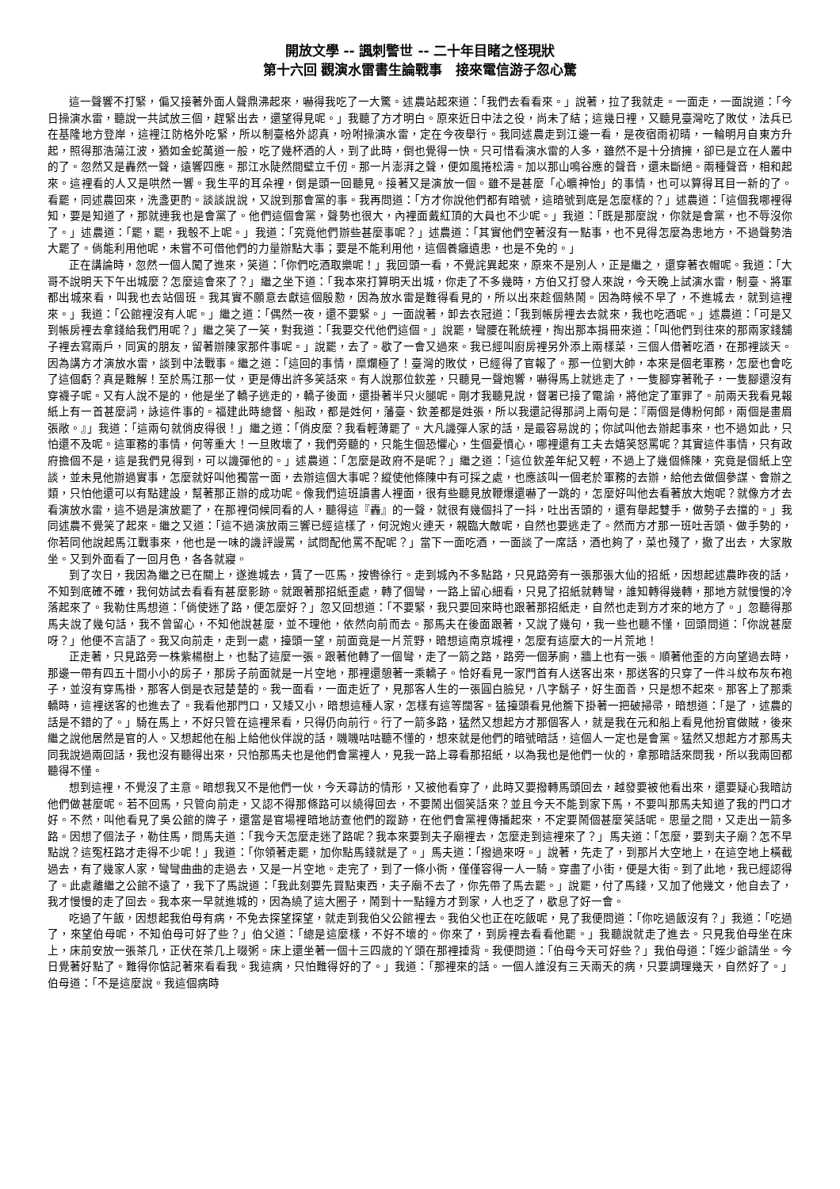開放文學 -- 諷刺警世 -- 二十年目睹之怪現狀
第十六回 觀演水雷書生論戰事　接來電信游子忽心驚
這一聲響不打緊，偏又接著外面人聲鼎沸起來，嚇得我吃了一大驚。述農站起來道：「我們去看看來。」說著，拉了我就走。一面走，一面說道：「今日操演水雷，聽說一共試放三個，趕緊出去，還望得見呢。」我聽了方才明白。原來近日中法之役，尚未了結；這幾日裡，又聽見臺灣吃了敗仗，法兵已在基隆地方登岸，這裡江防格外吃緊，所以制臺格外認真，吩咐操演水雷，定在今夜舉行。我同述農走到江邊一看，是夜宿雨初晴，一輪明月自東方升起，照得那浩蕩江波，猶如金蛇萬道一般，吃了幾杯酒的人，到了此時，倒也覺得一快。只可惜看演水雷的人多，雖然不是十分擠擁，卻已是立在人叢中的了。忽然又是轟然一聲，遠響四應。那江水陡然間壁立千仞。那一片澎湃之聲，便如風捲松濤。加以那山鳴谷應的聲音，還未斷絕。兩種聲音，相和起來。這裡看的人又是哄然一響。我生平的耳朵裡，倒是頭一回聽見。接著又是演放一個。雖不是甚麼「心曠神怡」的事情，也可以算得耳目一新的了。　　看罷，同述農回來，洗盞更酌。談談說說，又說到那會黨的事。我再問道：「方才你說他們都有暗號，這暗號到底是怎麼樣的？」述農道：「這個我哪裡得知，要是知道了，那就連我也是會黨了。他們這個會黨，聲勢也很大，內裡面戴紅頂的大員也不少呢。」我道：「既是那麼說，你就是會黨，也不辱沒你了。」述農道：「罷，罷，我彀不上呢。」我道：「究竟他們辦些甚麼事呢？」述農道：「其實他們空著沒有一點事，也不見得怎麼為患地方，不過聲勢浩大罷了。倘能利用他呢，未嘗不可借他們的力量辦點大事；要是不能利用他，這個養癰遺患，也是不免的。」
正在講論時，忽然一個人闖了進來，笑道：「你們吃酒取樂呢！」我回頭一看，不覺詫異起來，原來不是別人，正是繼之，還穿著衣帽呢。我道：「大哥不說明天下午出城麼？怎麼這會來了？」繼之坐下道：「我本來打算明天出城，你走了不多幾時，方伯又打發人來說，今天晚上試演水雷，制臺、將軍都出城來看，叫我也去站個班。我其實不願意去獻這個殷懃，因為放水雷是難得看見的，所以出來趁個熱鬧。因為時候不早了，不進城去，就到這裡來。」我道：「公館裡沒有人呢。」繼之道：「偶然一夜，還不要緊。」一面說著，卸去衣冠道：「我到帳房裡去去就來，我也吃酒呢。」述農道：「可是又到帳房裡去拿錢給我們用呢？」繼之笑了一笑，對我道：「我要交代他們這個。」說罷，彎腰在靴統裡，掏出那本捐冊來道：「叫他們到往來的那兩家錢舖子裡去寫兩戶，同寅的朋友，留著辦陳家那件事呢。」說罷，去了。歇了一會又過來。我已經叫廚房裡另外添上兩樣菜，三個人借著吃酒，在那裡談天。因為講方才演放水雷，談到中法戰事。繼之道：「這回的事情，糜爛極了！臺灣的敗仗，已經得了官報了。那一位劉大帥，本來是個老軍務，怎麼也會吃了這個虧？真是難解！至於馬江那一仗，更是傳出許多笑話來。有人說那位欽差，只聽見一聲炮響，嚇得馬上就逃走了，一隻腳穿著靴子，一隻腳還沒有穿襪子呢。又有人說不是的，他是坐了轎子逃走的，轎子後面，還掛著半只火腿呢。剛才我聽見說，督署已接了電諭，將他定了軍罪了。前兩天我看見報紙上有一首甚麼詞，詠這件事的。福建此時總督、船政，都是姓何，藩臺、欽差都是姓張，所以我還記得那詞上兩句是：『兩個是傳粉何郎，兩個是畫眉張敞。』」我道：「這兩句就俏皮得很！」繼之道：「俏皮麼？我看輕薄罷了。大凡譏彈人家的話，是最容易說的；你試叫他去辦起事來，也不過如此，只怕還不及呢。這軍務的事情，何等重大！一旦敗壞了，我們旁聽的，只能生個恐懼心，生個憂憤心，哪裡還有工夫去嬉笑怒罵呢？其實這件事情，只有政府擔個不是，這是我們見得到，可以譏彈他的。」述農道：「怎麼是政府不是呢？」繼之道：「這位欽差年紀又輕，不過上了幾個條陳，究竟是個紙上空談，並未見他辦過實事，怎麼就好叫他獨當一面，去辦這個大事呢？縱使他條陳中有可採之處，也應該叫一個老於軍務的去辦，給他去做個參謀、會辦之類，只怕他還可以有點建設，幫著那正辦的成功呢。像我們這班讀書人裡面，很有些聽見放鞭爆還嚇了一跳的，怎麼好叫他去看著放大炮呢？就像方才去看演放水雷，這不過是演放罷了，在那裡伺候同看的人，聽得這『轟』的一聲，就很有幾個抖了一抖，吐出舌頭的，還有舉起雙手，做勢子去擋的。」我同述農不覺笑了起來。繼之又道：「這不過演放兩三響已經這樣了，何況炮火連天，親臨大敵呢，自然也要逃走了。然而方才那一班吐舌頭、做手勢的，你若同他說起馬江戰事來，他也是一味的譏評謾罵，試問配他罵不配呢？」當下一面吃酒，一面談了一席話，酒也夠了，菜也殘了，撤了出去，大家散坐。又到外面看了一回月色，各各就寢。
到了次日，我因為繼之已在關上，遂進城去，賃了一匹馬，按轡徐行。走到城內不多點路，只見路旁有一張那張大仙的招紙，因想起述農昨夜的話，不知到底確不確，我何妨試去看看有甚麼影跡。就跟著那招紙歪處，轉了個彎，一路上留心細看，只見了招紙就轉彎，誰知轉得幾轉，那地方就慢慢的冷落起來了。我勒住馬想道：「倘使迷了路，便怎麼好？」忽又回想道：「不要緊，我只要回來時也跟著那招紙走，自然也走到方才來的地方了。」忽聽得那馬夫說了幾句話，我不曾留心，不知他說甚麼，並不理他，依然向前而去。那馬夫在後面跟著，又說了幾句，我一些也聽不懂，回頭問道：「你說甚麼呀？」他便不言語了。我又向前走，走到一處，擡頭一望，前面竟是一片荒野，暗想這南京城裡，怎麼有這麼大的一片荒地！
正走著，只見路旁一株紫楊樹上，也黏了這麼一張。跟著他轉了一個彎，走了一箭之路，路旁一個茅廁，牆上也有一張。順著他歪的方向望過去時，那邊一帶有四五十間小小的房子，那房子前面就是一片空地，那裡還憩著一乘轎子。恰好看見一家門首有人送客出來，那送客的只穿了一件斗紋布灰布袍子，並沒有穿馬褂，那客人倒是衣冠楚楚的。我一面看，一面走近了，見那客人生的一張圓白臉兒，八字鬍子，好生面善，只是想不起來。那客上了那乘轎時，這裡送客的也進去了。我看他那門口，又矮又小，暗想這種人家，怎樣有這等闊客。猛擡頭看見他簷下掛著一把破掃帚，暗想道：「是了，述農的話是不錯的了。」騎在馬上，不好只管在這裡呆看，只得仍向前行。行了一箭多路，猛然又想起方才那個客人，就是我在元和船上看見他扮官做賊，後來繼之說他居然是官的人。又想起他在船上給他伙伴說的話，嘰嘰咕咕聽不懂的，想來就是他們的暗號暗話，這個人一定也是會黨。猛然又想起方才那馬夫同我說過兩回話，我也沒有聽得出來，只怕那馬夫也是他們會黨裡人，見我一路上尋看那招紙，以為我也是他們一伙的，拿那暗話來問我，所以我兩回都聽得不懂。
想到這裡，不覺沒了主意。暗想我又不是他們一伙，今天尋訪的情形，又被他看穿了，此時又要撥轉馬頭回去，越發要被他看出來，還要疑心我暗訪他們做甚麼呢。若不回馬，只管向前走，又認不得那條路可以繞得回去，不要鬧出個笑話來？並且今天不能到家下馬，不要叫那馬夫知道了我的門口才好。不然，叫他看見了吳公館的牌子，還當是官場裡暗地訪查他們的蹤跡，在他們會黨裡傳播起來，不定要鬧個甚麼笑話呢。思量之間，又走出一箭多路。因想了個法子，勒住馬，問馬夫道：「我今天怎麼走迷了路呢？我本來要到夫子廟裡去，怎麼走到這裡來了？」馬夫道：「怎麼，要到夫子廟？怎不早點說？這冤枉路才走得不少呢！」我道：「你領著走罷，加你點馬錢就是了。」馬夫道：「撥過來呀。」說著，先走了，到那片大空地上，在這空地上橫截過去，有了幾家人家，彎彎曲曲的走過去，又是一片空地。走完了，到了一條小衖，僅僅容得一人一騎。穿盡了小街，便是大街。到了此地，我已經認得了。此處離繼之公館不遠了，我下了馬說道：「我此刻要先買點東西，夫子廟不去了，你先帶了馬去罷。」說罷，付了馬錢，又加了他幾文，他自去了，我才慢慢的走了回去。我本來一早就進城的，因為繞了這大圈子，鬧到十一點鐘方才到家，人也乏了，歇息了好一會。
吃過了午飯，因想起我伯母有病，不免去探望探望，就走到我伯父公館裡去。我伯父也正在吃飯呢，見了我便問道：「你吃過飯沒有？」我道：「吃過了，來望伯母呢，不知伯母可好了些？」伯父道：「總是這麼樣，不好不壞的。你來了，到房裡去看看他罷。」我聽說就走了進去。只見我伯母坐在床上，床前安放一張茶几，正伏在茶几上啜粥。床上還坐著一個十三四歲的丫頭在那裡捶背。我便問道：「伯母今天可好些？」我伯母道：「姪少爺請坐。今日覺著好點了。難得你惦記著來看看我。我這病，只怕難得好的了。」我道：「那裡來的話。一個人誰沒有三天兩天的病，只要調理幾天，自然好了。」伯母道：「不是這麼說。我這個病時